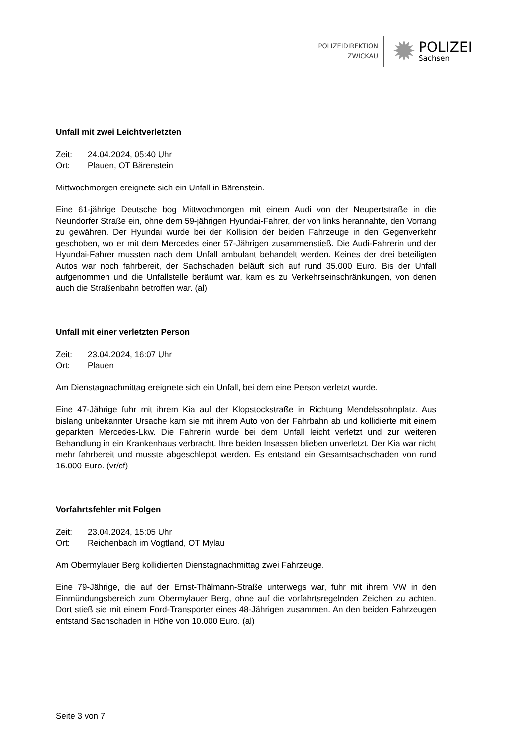POLIZEIDIREKTION
ZWICKAU
✹
POLIZEI
Sachsen
Unfall mit zwei Leichtverletzten
Zeit: 24.04.2024, 05:40 Uhr
Ort: Plauen, OT Bärenstein
Mittwochmorgen ereignete sich ein Unfall in Bärenstein.
Eine 61-jährige Deutsche bog Mittwochmorgen mit einem Audi von der Neupertstraße in die Neundorfer Straße ein, ohne dem 59-jährigen Hyundai-Fahrer, der von links herannahte, den Vorrang zu gewähren. Der Hyundai wurde bei der Kollision der beiden Fahrzeuge in den Gegenverkehr geschoben, wo er mit dem Mercedes einer 57-Jährigen zusammenstieß. Die Audi-Fahrerin und der Hyundai-Fahrer mussten nach dem Unfall ambulant behandelt werden. Keines der drei beteiligten Autos war noch fahrbereit, der Sachschaden beläuft sich auf rund 35.000 Euro. Bis der Unfall aufgenommen und die Unfallstelle beräumt war, kam es zu Verkehrseinschränkungen, von denen auch die Straßenbahn betroffen war. (al)
Unfall mit einer verletzten Person
Zeit: 23.04.2024, 16:07 Uhr
Ort: Plauen
Am Dienstagnachmittag ereignete sich ein Unfall, bei dem eine Person verletzt wurde.
Eine 47-Jährige fuhr mit ihrem Kia auf der Klopstockstraße in Richtung Mendelssohnplatz. Aus bislang unbekannter Ursache kam sie mit ihrem Auto von der Fahrbahn ab und kollidierte mit einem geparkten Mercedes-Lkw. Die Fahrerin wurde bei dem Unfall leicht verletzt und zur weiteren Behandlung in ein Krankenhaus verbracht. Ihre beiden Insassen blieben unverletzt. Der Kia war nicht mehr fahrbereit und musste abgeschleppt werden. Es entstand ein Gesamtsachschaden von rund 16.000 Euro. (vr/cf)
Vorfahrtsfehler mit Folgen
Zeit: 23.04.2024, 15:05 Uhr
Ort: Reichenbach im Vogtland, OT Mylau
Am Obermylauer Berg kollidierten Dienstagnachmittag zwei Fahrzeuge.
Eine 79-Jährige, die auf der Ernst-Thälmann-Straße unterwegs war, fuhr mit ihrem VW in den Einmündungsbereich zum Obermylauer Berg, ohne auf die vorfahrtsregelnden Zeichen zu achten. Dort stieß sie mit einem Ford-Transporter eines 48-Jährigen zusammen. An den beiden Fahrzeugen entstand Sachschaden in Höhe von 10.000 Euro. (al)
Seite 3 von 7